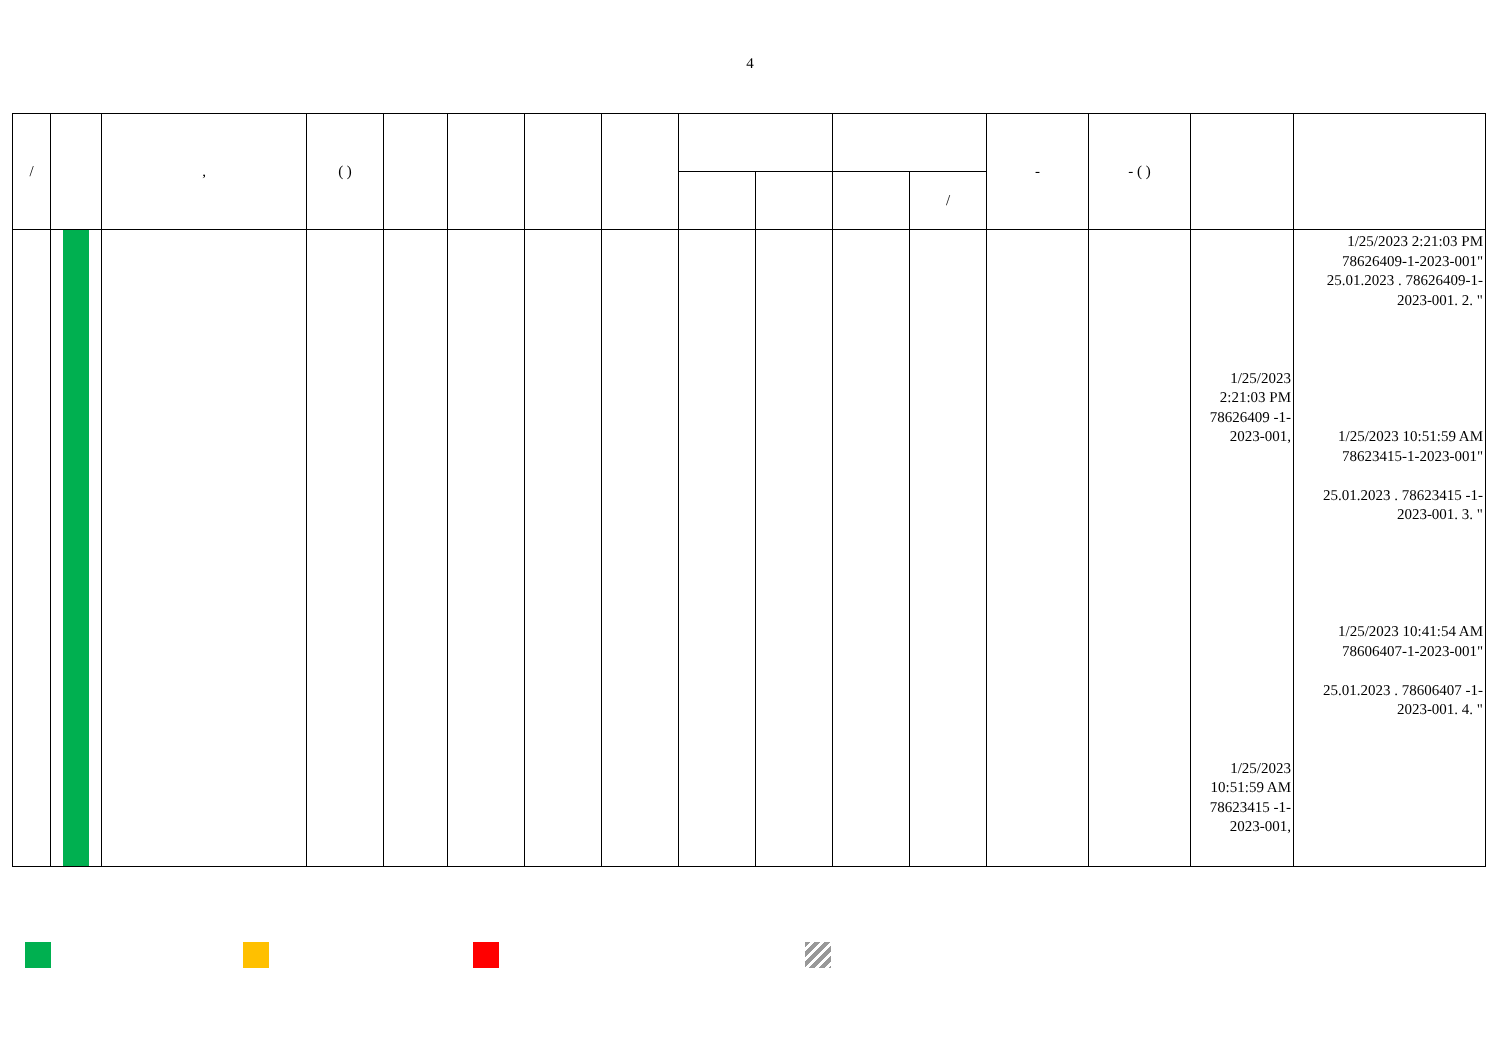4
| / | | , | ( ) | | | | | | | | | - | - ( ) | | |
| --- | --- | --- | --- | --- | --- | --- | --- | --- | --- | --- | --- | --- | --- | --- | --- |
| | | | | | | | | | | | / | | | | |
| | | | | | | | | | | | | | | 1/25/2023 2:21:03 PM 78626409 -1-2023-001, 1/25/2023 10:51:59 AM 78623415 -1-2023-001, | 1/25/2023 2:21:03 PM 78626409-1-2023-001" 25.01.2023 . 78626409-1-2023-001. 2. " 1/25/2023 10:51:59 AM 78623415-1-2023-001" 25.01.2023 . 78623415 -1-2023-001. 3. " 1/25/2023 10:41:54 AM 78606407-1-2023-001" 25.01.2023 . 78606407 -1-2023-001. 4. " |